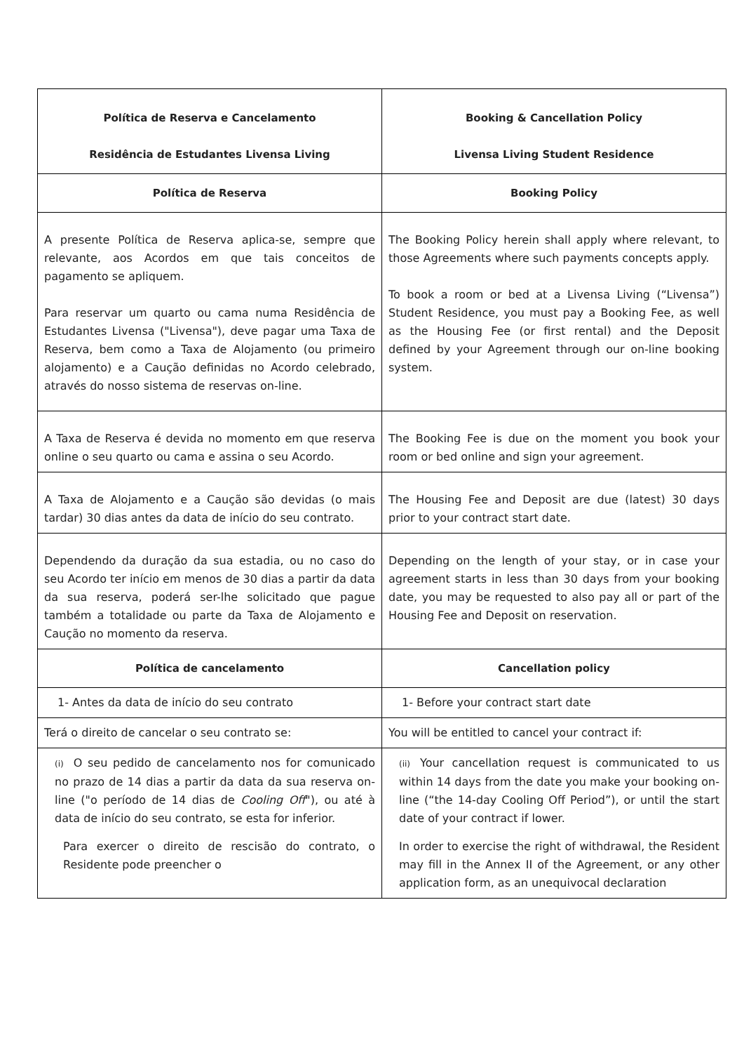| Política de Reserva e Cancelamento Residência de Estudantes Livensa Living | Booking & Cancellation Policy Livensa Living Student Residence |
| Política de Reserva | Booking Policy |
| A presente Política de Reserva aplica-se, sempre que relevante, aos Acordos em que tais conceitos de pagamento se apliquem. Para reservar um quarto ou cama numa Residência de Estudantes Livensa ("Livensa"), deve pagar uma Taxa de Reserva, bem como a Taxa de Alojamento (ou primeiro alojamento) e a Caução definidas no Acordo celebrado, através do nosso sistema de reservas on-line. | The Booking Policy herein shall apply where relevant, to those Agreements where such payments concepts apply. To book a room or bed at a Livensa Living (“Livensa”) Student Residence, you must pay a Booking Fee, as well as the Housing Fee (or first rental) and the Deposit defined by your Agreement through our on-line booking system. |
| A Taxa de Reserva é devida no momento em que reserva online o seu quarto ou cama e assina o seu Acordo. | The Booking Fee is due on the moment you book your room or bed online and sign your agreement. |
| A Taxa de Alojamento e a Caução são devidas (o mais tardar) 30 dias antes da data de início do seu contrato. | The Housing Fee and Deposit are due (latest) 30 days prior to your contract start date. |
| Dependendo da duração da sua estadia, ou no caso do seu Acordo ter início em menos de 30 dias a partir da data da sua reserva, poderá ser-lhe solicitado que pague também a totalidade ou parte da Taxa de Alojamento e Caução no momento da reserva. | Depending on the length of your stay, or in case your agreement starts in less than 30 days from your booking date, you may be requested to also pay all or part of the Housing Fee and Deposit on reservation. |
| Política de cancelamento | Cancellation policy |
| 1- Antes da data de início do seu contrato | 1- Before your contract start date |
| Terá o direito de cancelar o seu contrato se: | You will be entitled to cancel your contract if: |
| (i) O seu pedido de cancelamento nos for comunicado no prazo de 14 dias a partir da data da sua reserva on-line ("o período de 14 dias de Cooling Off "), ou até à data de início do seu contrato, se esta for inferior. Para exercer o direito de rescisão do contrato, o Residente pode preencher o | (ii) Your cancellation request is communicated to us within 14 days from the date you make your booking on-line (“the 14-day Cooling Off Period”), or until the start date of your contract if lower. In order to exercise the right of withdrawal, the Resident may fill in the Annex II of the Agreement, or any other application form, as an unequivocal declaration |